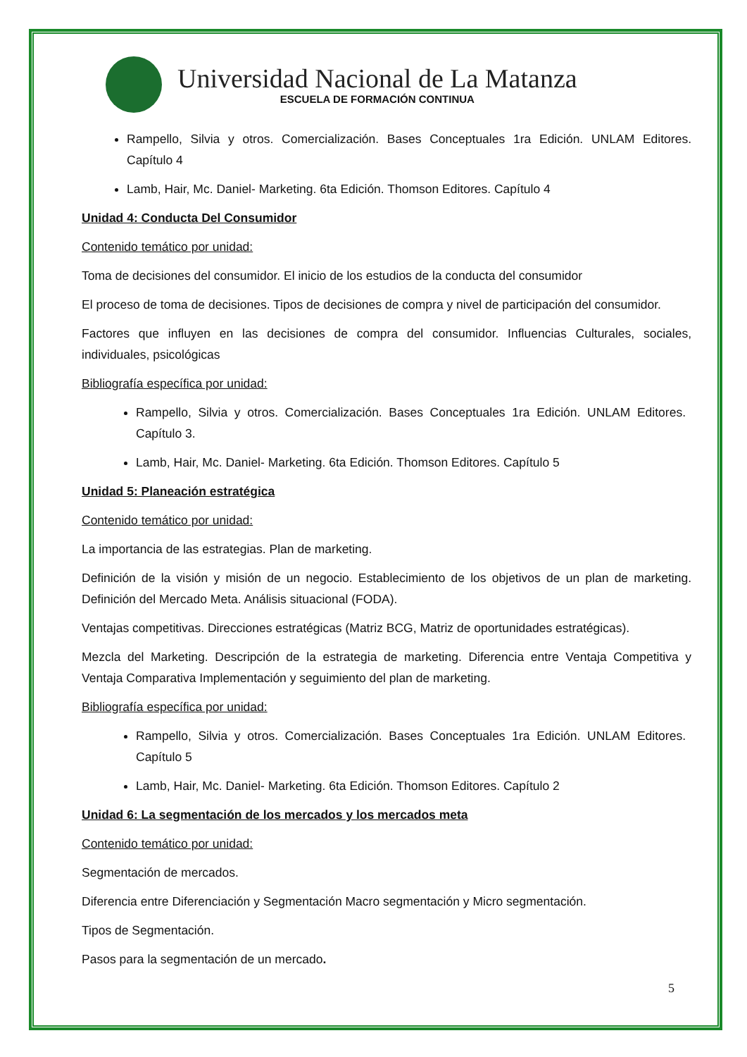Universidad Nacional de La Matanza
ESCUELA DE FORMACIÓN CONTINUA
Rampello, Silvia y otros. Comercialización. Bases Conceptuales 1ra Edición. UNLAM Editores. Capítulo 4
Lamb, Hair, Mc. Daniel- Marketing. 6ta Edición. Thomson Editores. Capítulo 4
Unidad 4: Conducta Del Consumidor
Contenido temático por unidad:
Toma de decisiones del consumidor. El inicio de los estudios de la conducta del consumidor
El proceso de toma de decisiones. Tipos de decisiones de compra y nivel de participación del consumidor.
Factores que influyen en las decisiones de compra del consumidor. Influencias Culturales, sociales, individuales, psicológicas
Bibliografía específica por unidad:
Rampello, Silvia y otros. Comercialización. Bases Conceptuales 1ra Edición. UNLAM Editores. Capítulo 3.
Lamb, Hair, Mc. Daniel- Marketing. 6ta Edición. Thomson Editores. Capítulo 5
Unidad 5: Planeación estratégica
Contenido temático por unidad:
La importancia de las estrategias. Plan de marketing.
Definición de la visión y misión de un negocio. Establecimiento de los objetivos de un plan de marketing. Definición del Mercado Meta. Análisis situacional (FODA).
Ventajas competitivas. Direcciones estratégicas (Matriz BCG, Matriz de oportunidades estratégicas).
Mezcla del Marketing. Descripción de la estrategia de marketing. Diferencia entre Ventaja Competitiva y Ventaja Comparativa Implementación y seguimiento del plan de marketing.
Bibliografía específica por unidad:
Rampello, Silvia y otros. Comercialización. Bases Conceptuales 1ra Edición. UNLAM Editores. Capítulo 5
Lamb, Hair, Mc. Daniel- Marketing. 6ta Edición. Thomson Editores. Capítulo 2
Unidad 6: La segmentación de los mercados y los mercados meta
Contenido temático por unidad:
Segmentación de mercados.
Diferencia entre Diferenciación y Segmentación Macro segmentación y Micro segmentación.
Tipos de Segmentación.
Pasos para la segmentación de un mercado.
5